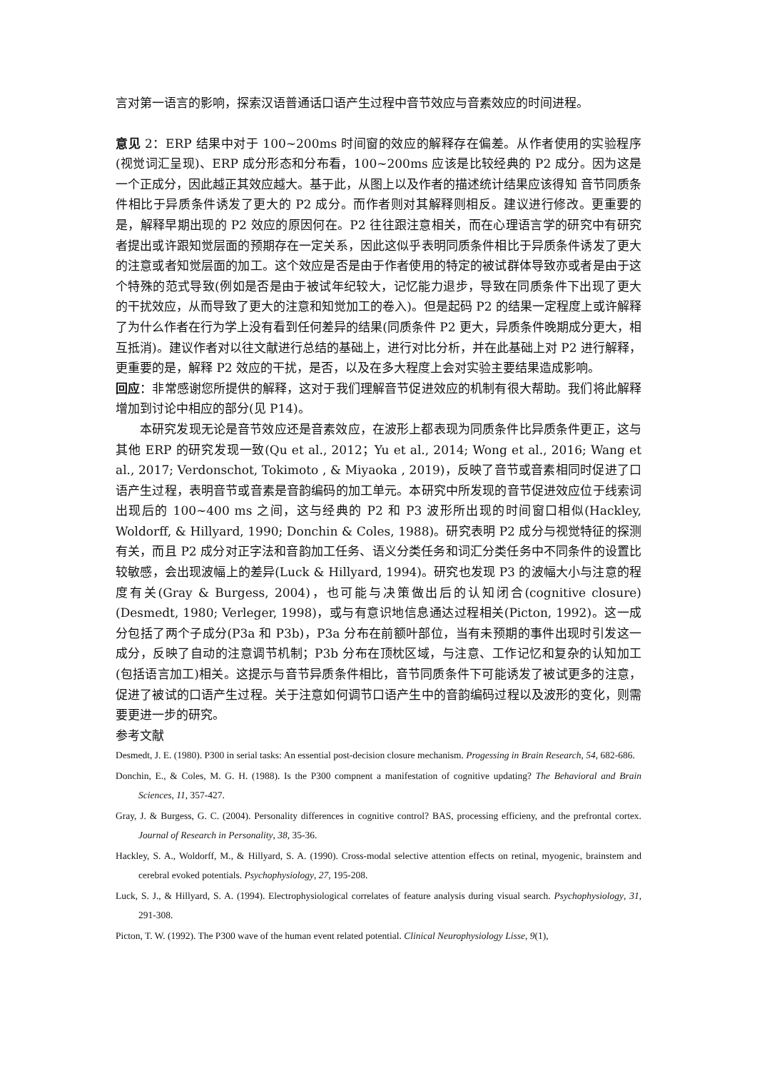言对第一语言的影响，探索汉语普通话口语产生过程中音节效应与音素效应的时间进程。
意见 2：ERP 结果中对于 100~200ms 时间窗的效应的解释存在偏差。从作者使用的实验程序(视觉词汇呈现)、ERP 成分形态和分布看，100~200ms 应该是比较经典的 P2 成分。因为这是一个正成分，因此越正其效应越大。基于此，从图上以及作者的描述统计结果应该得知 音节同质条件相比于异质条件诱发了更大的 P2 成分。而作者则对其解释则相反。建议进行修改。更重要的是，解释早期出现的 P2 效应的原因何在。P2 往往跟注意相关，而在心理语言学的研究中有研究者提出或许跟知觉层面的预期存在一定关系，因此这似乎表明同质条件相比于异质条件诱发了更大的注意或者知觉层面的加工。这个效应是否是由于作者使用的特定的被试群体导致亦或者是由于这个特殊的范式导致(例如是否是由于被试年纪较大，记忆能力退步，导致在同质条件下出现了更大的干扰效应，从而导致了更大的注意和知觉加工的卷入)。但是起码 P2 的结果一定程度上或许解释了为什么作者在行为学上没有看到任何差异的结果(同质条件 P2 更大，异质条件晚期成分更大，相互抵消)。建议作者对以往文献进行总结的基础上，进行对比分析，并在此基础上对 P2 进行解释，更重要的是，解释 P2 效应的干扰，是否，以及在多大程度上会对实验主要结果造成影响。
回应：非常感谢您所提供的解释，这对于我们理解音节促进效应的机制有很大帮助。我们将此解释增加到讨论中相应的部分(见 P14)。
本研究发现无论是音节效应还是音素效应，在波形上都表现为同质条件比异质条件更正，这与其他 ERP 的研究发现一致(Qu et al., 2012；Yu et al., 2014; Wong et al., 2016; Wang et al., 2017; Verdonschot, Tokimoto , & Miyaoka , 2019)，反映了音节或音素相同时促进了口语产生过程，表明音节或音素是音韵编码的加工单元。本研究中所发现的音节促进效应位于线索词出现后的 100~400 ms 之间，这与经典的 P2 和 P3 波形所出现的时间窗口相似(Hackley, Woldorff, & Hillyard, 1990; Donchin & Coles, 1988)。研究表明 P2 成分与视觉特征的探测有关，而且 P2 成分对正字法和音韵加工任务、语义分类任务和词汇分类任务中不同条件的设置比较敏感，会出现波幅上的差异(Luck & Hillyard, 1994)。研究也发现 P3 的波幅大小与注意的程度有关(Gray & Burgess, 2004)，也可能与决策做出后的认知闭合(cognitive closure)(Desmedt, 1980; Verleger, 1998)，或与有意识地信息通达过程相关(Picton, 1992)。这一成分包括了两个子成分(P3a 和 P3b)，P3a 分布在前额叶部位，当有未预期的事件出现时引发这一成分，反映了自动的注意调节机制；P3b 分布在顶枕区域，与注意、工作记忆和复杂的认知加工(包括语言加工)相关。这提示与音节异质条件相比，音节同质条件下可能诱发了被试更多的注意，促进了被试的口语产生过程。关于注意如何调节口语产生中的音韵编码过程以及波形的变化，则需要更进一步的研究。
参考文献
Desmedt, J. E. (1980). P300 in serial tasks: An essential post-decision closure mechanism. Progessing in Brain Research, 54, 682-686.
Donchin, E., & Coles, M. G. H. (1988). Is the P300 compnent a manifestation of cognitive updating? The Behavioral and Brain Sciences, 11, 357-427.
Gray, J. & Burgess, G. C. (2004). Personality differences in cognitive control? BAS, processing efficieny, and the prefrontal cortex. Journal of Research in Personality, 38, 35-36.
Hackley, S. A., Woldorff, M., & Hillyard, S. A. (1990). Cross-modal selective attention effects on retinal, myogenic, brainstem and cerebral evoked potentials. Psychophysiology, 27, 195-208.
Luck, S. J., & Hillyard, S. A. (1994). Electrophysiological correlates of feature analysis during visual search. Psychophysiology, 31, 291-308.
Picton, T. W. (1992). The P300 wave of the human event related potential. Clinical Neurophysiology Lisse, 9(1),